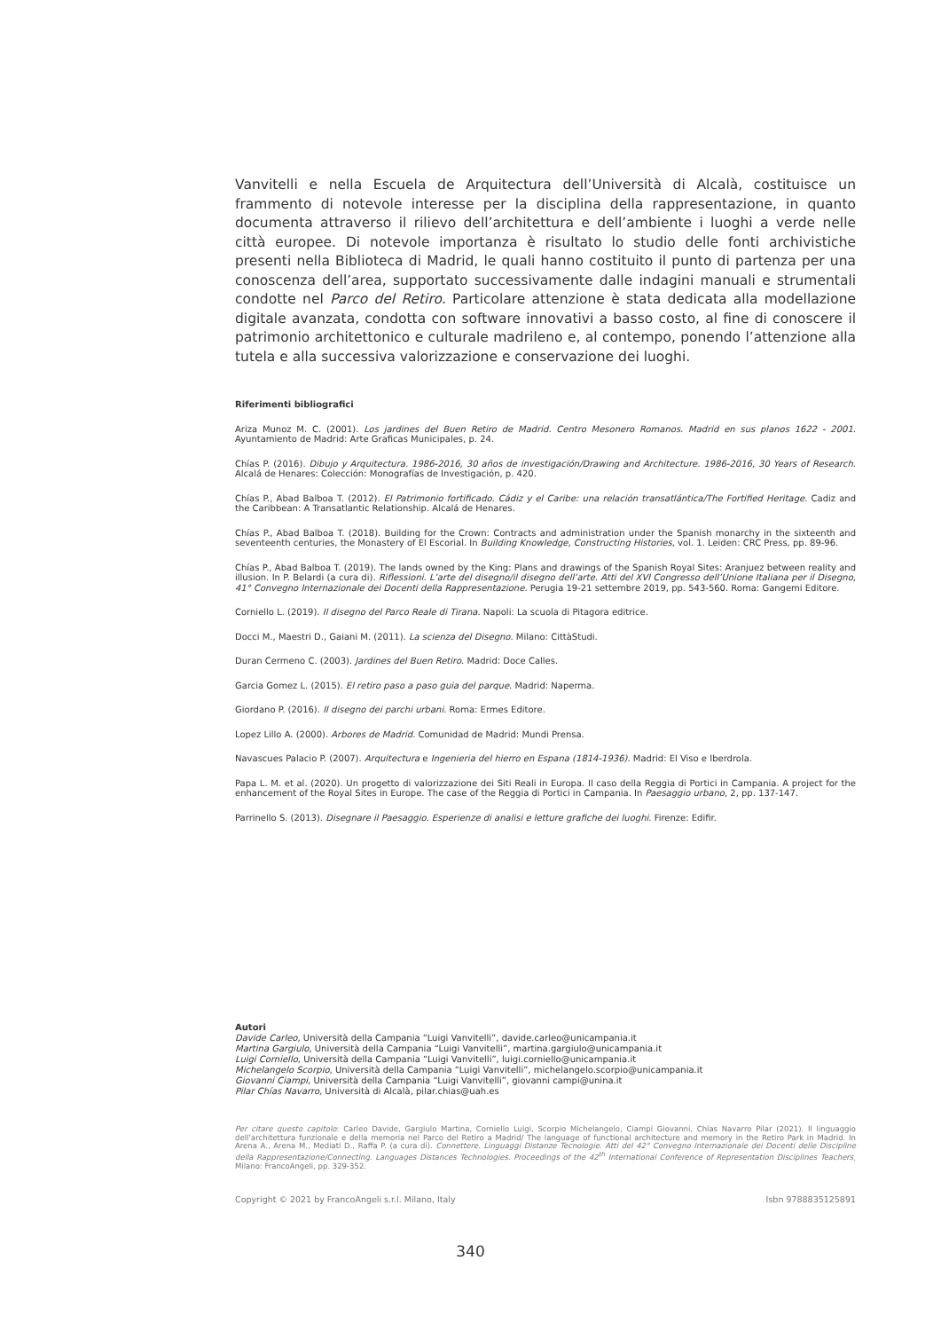Vanvitelli e nella Escuela de Arquitectura dell’Università di Alcalà, costituisce un frammento di notevole interesse per la disciplina della rappresentazione, in quanto documenta attraverso il rilievo dell’architettura e dell’ambiente i luoghi a verde nelle città europee. Di notevole importanza è risultato lo studio delle fonti archivistiche presenti nella Biblioteca di Madrid, le quali hanno costituito il punto di partenza per una conoscenza dell’area, supportato successivamente dalle indagini manuali e strumentali condotte nel Parco del Retiro. Particolare attenzione è stata dedicata alla modellazione digitale avanzata, condotta con software innovativi a basso costo, al fine di conoscere il patrimonio architettonico e culturale madrileno e, al contempo, ponendo l’attenzione alla tutela e alla successiva valorizzazione e conservazione dei luoghi.
Riferimenti bibliografici
Ariza Munoz M. C. (2001). Los jardines del Buen Retiro de Madrid. Centro Mesonero Romanos. Madrid en sus planos 1622 - 2001. Ayuntamiento de Madrid: Arte Graficas Municipales, p. 24.
Chías P. (2016). Dibujo y Arquitectura. 1986-2016, 30 años de investigación/Drawing and Architecture. 1986-2016, 30 Years of Research. Alcalá de Henares: Colección: Monografías de Investigación, p. 420.
Chías P., Abad Balboa T. (2012). El Patrimonio fortificado. Cádiz y el Caribe: una relación transatlántica/The Fortified Heritage. Cadiz and the Caribbean: A Transatlantic Relationship. Alcalá de Henares.
Chías P., Abad Balboa T. (2018). Building for the Crown: Contracts and administration under the Spanish monarchy in the sixteenth and seventeenth centuries, the Monastery of El Escorial. In Building Knowledge, Constructing Histories, vol. 1. Leiden: CRC Press, pp. 89-96.
Chías P., Abad Balboa T. (2019). The lands owned by the King: Plans and drawings of the Spanish Royal Sites: Aranjuez between reality and illusion. In P. Belardi (a cura di). Riflessioni. L’arte del disegno/il disegno dell’arte. Atti del XVI Congresso dell’Unione Italiana per il Disegno, 41° Convegno Internazionale dei Docenti della Rappresentazione. Perugia 19-21 settembre 2019, pp. 543-560. Roma: Gangemi Editore.
Corniello L. (2019). Il disegno del Parco Reale di Tirana. Napoli: La scuola di Pitagora editrice.
Docci M., Maestri D., Gaiani M. (2011). La scienza del Disegno. Milano: CittàStudi.
Duran Cermeno C. (2003). Jardines del Buen Retiro. Madrid: Doce Calles.
Garcia Gomez L. (2015). El retiro paso a paso guia del parque. Madrid: Naperma.
Giordano P. (2016). Il disegno dei parchi urbani. Roma: Ermes Editore.
Lopez Lillo A. (2000). Arbores de Madrid. Comunidad de Madrid: Mundi Prensa.
Navascues Palacio P. (2007). Arquitectura e Ingenieria del hierro en Espana (1814-1936). Madrid: El Viso e Iberdrola.
Papa L. M. et al. (2020). Un progetto di valorizzazione dei Siti Reali in Europa. Il caso della Reggia di Portici in Campania. A project for the enhancement of the Royal Sites in Europe. The case of the Reggia di Portici in Campania. In Paesaggio urbano, 2, pp. 137-147.
Parrinello S. (2013). Disegnare il Paesaggio. Esperienze di analisi e letture grafiche dei luoghi. Firenze: Edifir.
Autori
Davide Carleo, Università della Campania “Luigi Vanvitelli”, davide.carleo@unicampania.it
Martina Gargiulo, Università della Campania “Luigi Vanvitelli”, martina.gargiulo@unicampania.it
Luigi Corniello, Università della Campania “Luigi Vanvitelli”, luigi.corniello@unicampania.it
Michelangelo Scorpio, Università della Campania “Luigi Vanvitelli”, michelangelo.scorpio@unicampania.it
Giovanni Ciampi, Università della Campania “Luigi Vanvitelli”, giovanni campi@unina.it
Pilar Chías Navarro, Università di Alcalà, pilar.chias@uah.es
Per citare questo capitolo: Carleo Davide, Gargiulo Martina, Corniello Luigi, Scorpio Michelangelo, Ciampi Giovanni, Chías Navarro Pilar (2021). Il linguaggio dell’architettura funzionale e della memoria nel Parco del Retiro a Madrid/ The language of functional architecture and memory in the Retiro Park in Madrid. In Arena A., Arena M., Mediati D., Raffa P. (a cura di). Connettere. Linguaggi Distanze Tecnologie. Atti del 42° Convegno Internazionale dei Docenti delle Discipline della Rappresentazione/Connecting. Languages Distances Technologies. Proceedings of the 42<sup>th</sup> International Conference of Representation Disciplines Teachers. Milano: FrancoAngeli, pp. 329-352.
Copyright © 2021 by FrancoAngeli s.r.l. Milano, Italy Isbn 9788835125891
340